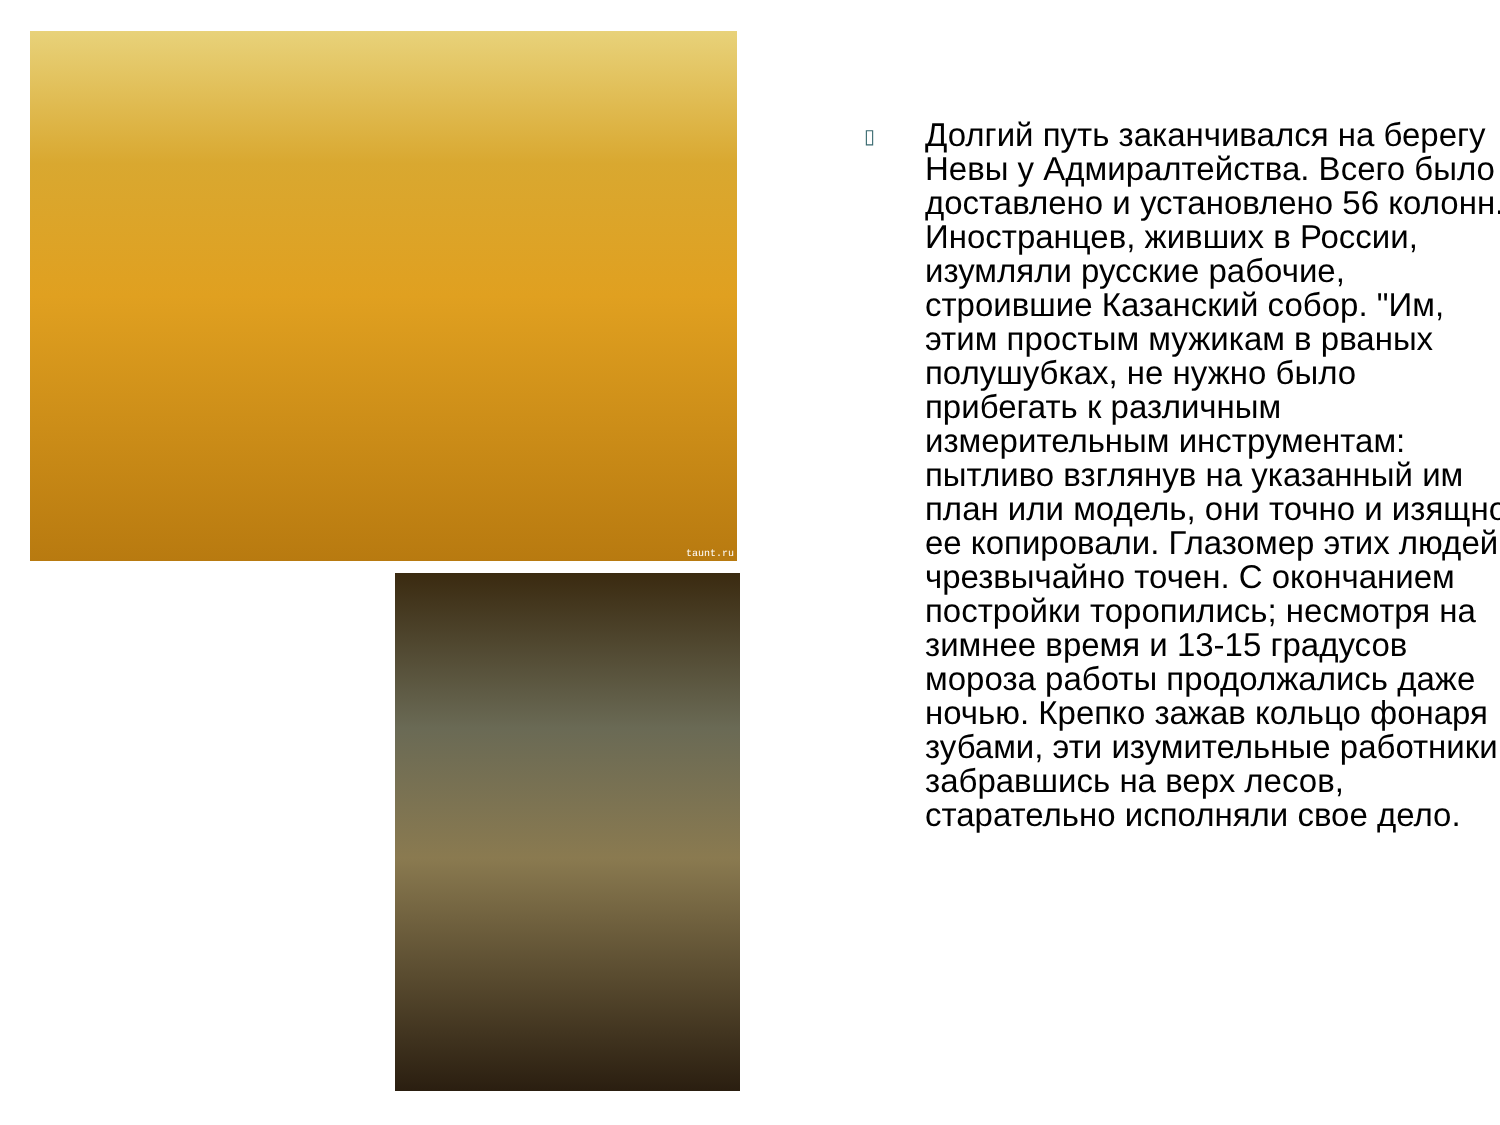taunt.ru
▯
Долгий путь заканчивался на берегу Невы у Адмиралтейства. Всего было доставлено и установлено 56 колонн. Иностранцев, живших в России, изумляли русские рабочие, строившие Казанский собор. "Им, этим простым мужикам в рваных полушубках, не нужно было прибегать к различным измерительным инструментам: пытливо взглянув на указанный им план или модель, они точно и изящно ее копировали. Глазомер этих людей чрезвычайно точен. С окончанием постройки торопились; несмотря на зимнее время и 13-15 градусов мороза работы продолжались даже ночью. Крепко зажав кольцо фонаря зубами, эти изумительные работники, забравшись на верх лесов, старательно исполняли свое дело.